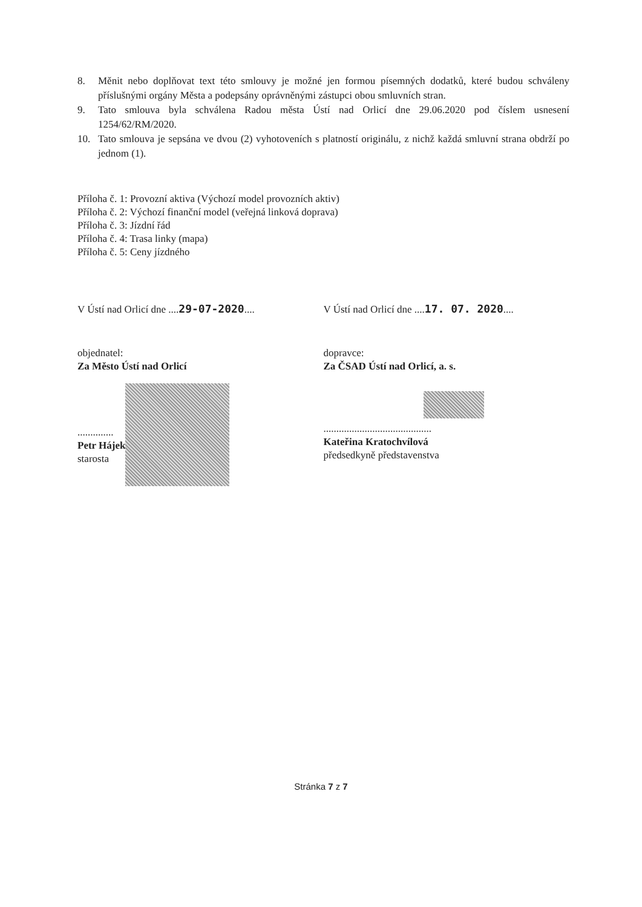8. Měnit nebo doplňovat text této smlouvy je možné jen formou písemných dodatků, které budou schváleny příslušnými orgány Města a podepsány oprávněnými zástupci obou smluvních stran.
9. Tato smlouva byla schválena Radou města Ústí nad Orlicí dne 29.06.2020 pod číslem usnesení 1254/62/RM/2020.
10. Tato smlouva je sepsána ve dvou (2) vyhotoveních s platností originálu, z nichž každá smluvní strana obdrží po jednom (1).
Příloha č. 1: Provozní aktiva (Výchozí model provozních aktiv)
Příloha č. 2: Výchozí finanční model (veřejná linková doprava)
Příloha č. 3: Jízdní řád
Příloha č. 4: Trasa linky (mapa)
Příloha č. 5: Ceny jízdného
V Ústí nad Orlicí dne ....29-07-2020....
objednatel:
Za Město Ústí nad Orlicí
..............
Petr Hájek
starosta
V Ústí nad Orlicí dne ....17. 07. 2020....
dopravce:
Za ČSAD Ústí nad Orlicí, a. s.
..........................................
Kateřina Kratochvílová
předsedkyně představenstva
Stránka 7 z 7